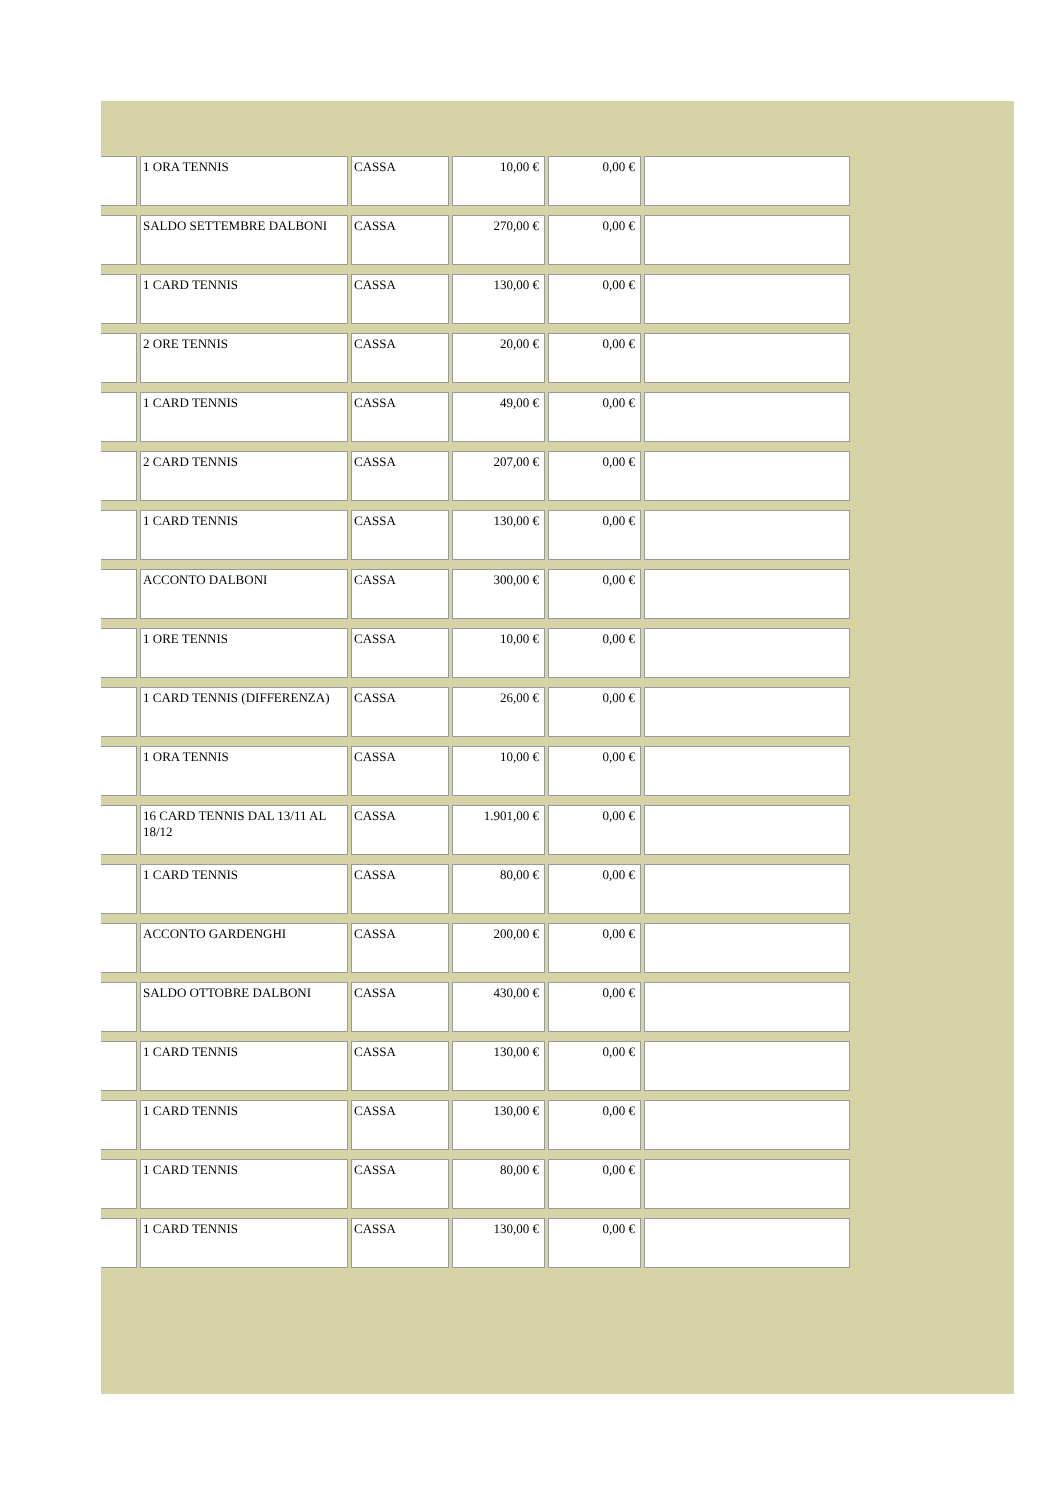| | 1 ORA TENNIS | CASSA | 10,00 € | 0,00 € | |
| | SALDO SETTEMBRE DALBONI | CASSA | 270,00 € | 0,00 € | |
| | 1 CARD TENNIS | CASSA | 130,00 € | 0,00 € | |
| | 2 ORE TENNIS | CASSA | 20,00 € | 0,00 € | |
| | 1 CARD TENNIS | CASSA | 49,00 € | 0,00 € | |
| | 2 CARD TENNIS | CASSA | 207,00 € | 0,00 € | |
| | 1 CARD TENNIS | CASSA | 130,00 € | 0,00 € | |
| | ACCONTO DALBONI | CASSA | 300,00 € | 0,00 € | |
| | 1 ORE TENNIS | CASSA | 10,00 € | 0,00 € | |
| | 1 CARD TENNIS (DIFFERENZA) | CASSA | 26,00 € | 0,00 € | |
| | 1 ORA TENNIS | CASSA | 10,00 € | 0,00 € | |
| | 16 CARD TENNIS DAL 13/11 AL 18/12 | CASSA | 1.901,00 € | 0,00 € | |
| | 1 CARD TENNIS | CASSA | 80,00 € | 0,00 € | |
| | ACCONTO GARDENGHI | CASSA | 200,00 € | 0,00 € | |
| | SALDO OTTOBRE DALBONI | CASSA | 430,00 € | 0,00 € | |
| | 1 CARD TENNIS | CASSA | 130,00 € | 0,00 € | |
| | 1 CARD TENNIS | CASSA | 130,00 € | 0,00 € | |
| | 1 CARD TENNIS | CASSA | 80,00 € | 0,00 € | |
| | 1 CARD TENNIS | CASSA | 130,00 € | 0,00 € | |